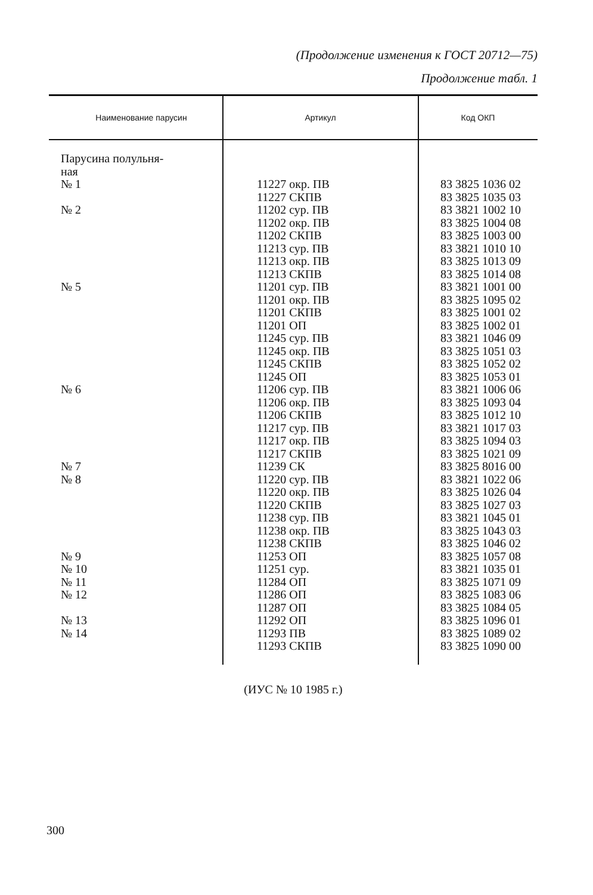(Продолжение изменения к ГОСТ 20712—75)
Продолжение табл. 1
| Наименование парусин | Артикул | Код ОКП |
| --- | --- | --- |
| Парусина полульня- ная | | |
| № 1 | 11227 окр. ПВ 11227 СКПВ | 83 3825 1036 02 83 3825 1035 03 |
| № 2 | 11202 сур. ПВ 11202 окр. ПВ 11202 СКПВ 11213 сур. ПВ 11213 окр. ПВ 11213 СКПВ | 83 3821 1002 10 83 3825 1004 08 83 3825 1003 00 83 3821 1010 10 83 3825 1013 09 83 3825 1014 08 |
| № 5 | 11201 сур. ПВ 11201 окр. ПВ 11201 СКПВ 11201 ОП 11245 сур. ПВ 11245 окр. ПВ 11245 СКПВ 11245 ОП | 83 3821 1001 00 83 3825 1095 02 83 3825 1001 02 83 3825 1002 01 83 3821 1046 09 83 3825 1051 03 83 3825 1052 02 83 3825 1053 01 |
| № 6 | 11206 сур. ПВ 11206 окр. ПВ 11206 СКПВ 11217 сур. ПВ 11217 окр. ПВ 11217 СКПВ | 83 3821 1006 06 83 3825 1093 04 83 3825 1012 10 83 3821 1017 03 83 3825 1094 03 83 3825 1021 09 |
| № 7 | 11239 СК | 83 3825 8016 00 |
| № 8 | 11220 сур. ПВ 11220 окр. ПВ 11220 СКПВ 11238 сур. ПВ 11238 окр. ПВ 11238 СКПВ | 83 3821 1022 06 83 3825 1026 04 83 3825 1027 03 83 3821 1045 01 83 3825 1043 03 83 3825 1046 02 |
| № 9 | 11253 ОП | 83 3825 1057 08 |
| № 10 | 11251 сур. | 83 3821 1035 01 |
| № 11 | 11284 ОП | 83 3825 1071 09 |
| № 12 | 11286 ОП 11287 ОП | 83 3825 1083 06 83 3825 1084 05 |
| № 13 | 11292 ОП | 83 3825 1096 01 |
| № 14 | 11293 ПВ 11293 СКПВ | 83 3825 1089 02 83 3825 1090 00 |
(ИУС № 10 1985 г.)
300